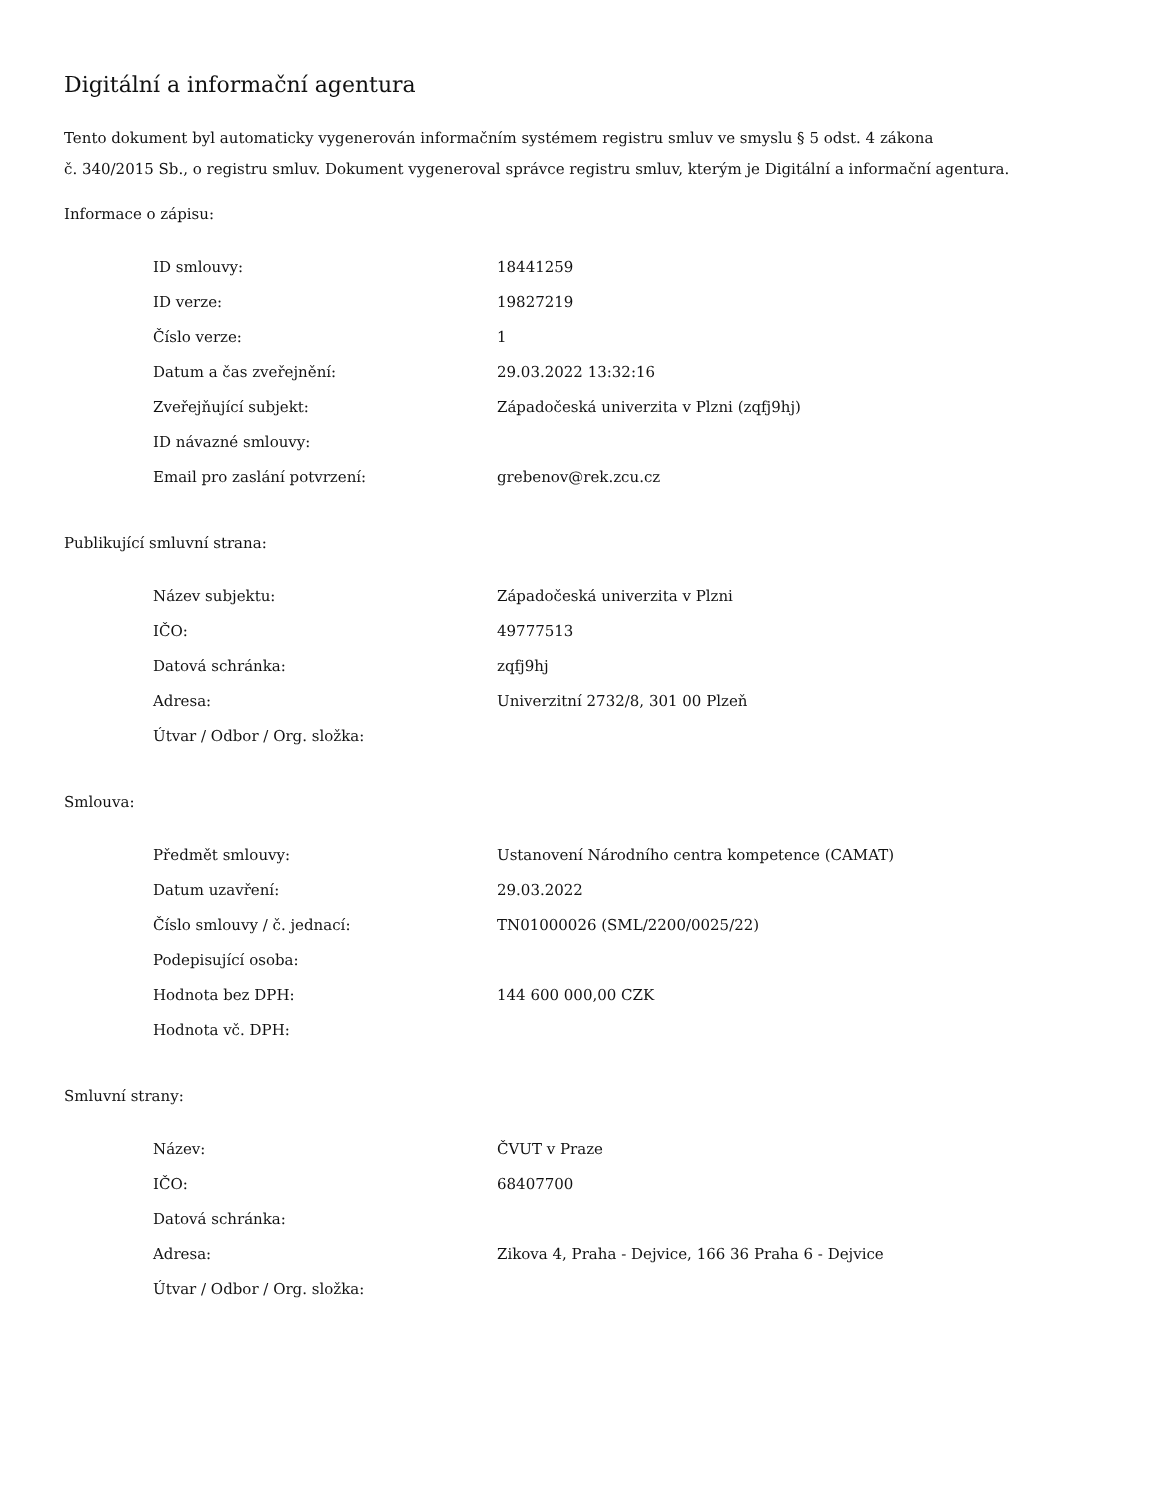Digitální a informační agentura
Tento dokument byl automaticky vygenerován informačním systémem registru smluv ve smyslu § 5 odst. 4 zákona
č. 340/2015 Sb., o registru smluv. Dokument vygeneroval správce registru smluv, kterým je Digitální a informační agentura.
Informace o zápisu:
| ID smlouvy: | 18441259 |
| ID verze: | 19827219 |
| Číslo verze: | 1 |
| Datum a čas zveřejnění: | 29.03.2022 13:32:16 |
| Zveřejňující subjekt: | Západočeská univerzita v Plzni (zqfj9hj) |
| ID návazné smlouvy: | |
| Email pro zaslání potvrzení: | grebenov@rek.zcu.cz |
Publikující smluvní strana:
| Název subjektu: | Západočeská univerzita v Plzni |
| IČO: | 49777513 |
| Datová schránka: | zqfj9hj |
| Adresa: | Univerzitní 2732/8, 301 00 Plzeň |
| Útvar / Odbor / Org. složka: | |
Smlouva:
| Předmět smlouvy: | Ustanovení Národního centra kompetence (CAMAT) |
| Datum uzavření: | 29.03.2022 |
| Číslo smlouvy / č. jednací: | TN01000026 (SML/2200/0025/22) |
| Podepisující osoba: | |
| Hodnota bez DPH: | 144 600 000,00 CZK |
| Hodnota vč. DPH: | |
Smluvní strany:
| Název: | ČVUT v Praze |
| IČO: | 68407700 |
| Datová schránka: | |
| Adresa: | Zikova 4, Praha - Dejvice, 166 36 Praha 6 - Dejvice |
| Útvar / Odbor / Org. složka: | |